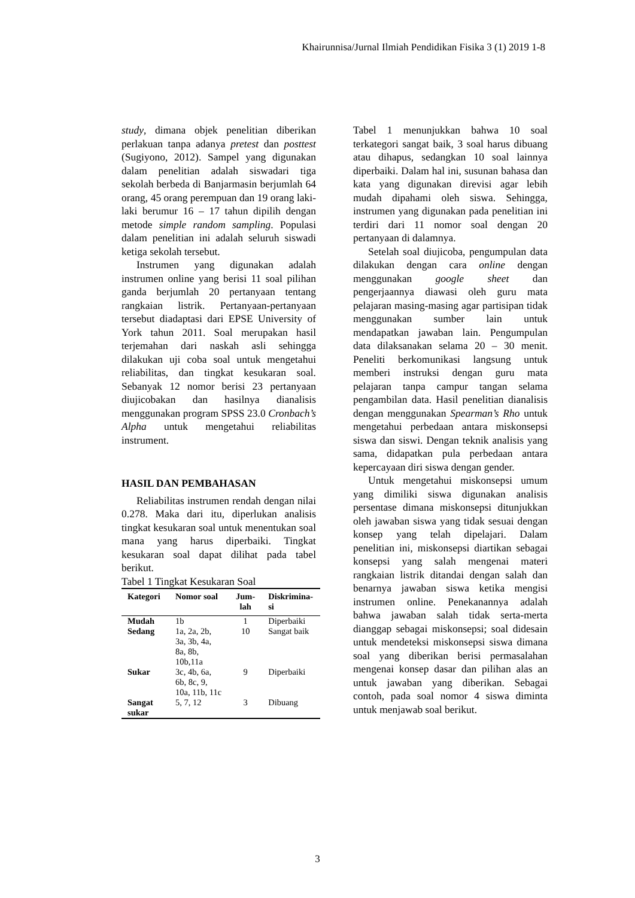Khairunnisa/Jurnal Ilmiah Pendidikan Fisika 3 (1) 2019 1-8
study, dimana objek penelitian diberikan perlakuan tanpa adanya pretest dan posttest (Sugiyono, 2012). Sampel yang digunakan dalam penelitian adalah siswadari tiga sekolah berbeda di Banjarmasin berjumlah 64 orang, 45 orang perempuan dan 19 orang laki-laki berumur 16 – 17 tahun dipilih dengan metode simple random sampling. Populasi dalam penelitian ini adalah seluruh siswadi ketiga sekolah tersebut.
Instrumen yang digunakan adalah instrumen online yang berisi 11 soal pilihan ganda berjumlah 20 pertanyaan tentang rangkaian listrik. Pertanyaan-pertanyaan tersebut diadaptasi dari EPSE University of York tahun 2011. Soal merupakan hasil terjemahan dari naskah asli sehingga dilakukan uji coba soal untuk mengetahui reliabilitas, dan tingkat kesukaran soal. Sebanyak 12 nomor berisi 23 pertanyaan diujicobakan dan hasilnya dianalisis menggunakan program SPSS 23.0 Cronbach’s Alpha untuk mengetahui reliabilitas instrument.
HASIL DAN PEMBAHASAN
Reliabilitas instrumen rendah dengan nilai 0.278. Maka dari itu, diperlukan analisis tingkat kesukaran soal untuk menentukan soal mana yang harus diperbaiki. Tingkat kesukaran soal dapat dilihat pada tabel berikut.
Tabel 1 Tingkat Kesukaran Soal
| Kategori | Nomor soal | Jum-lah | Diskrimina-si |
| --- | --- | --- | --- |
| Mudah | 1b | 1 | Diperbaiki |
| Sedang | 1a, 2a, 2b, 3a, 3b, 4a, 8a, 8b, 10b,11a | 10 | Sangat baik |
| Sukar | 3c, 4b, 6a, 6b, 8c, 9, 10a, 11b, 11c | 9 | Diperbaiki |
| Sangat sukar | 5, 7, 12 | 3 | Dibuang |
Tabel 1 menunjukkan bahwa 10 soal terkategori sangat baik, 3 soal harus dibuang atau dihapus, sedangkan 10 soal lainnya diperbaiki. Dalam hal ini, susunan bahasa dan kata yang digunakan direvisi agar lebih mudah dipahami oleh siswa. Sehingga, instrumen yang digunakan pada penelitian ini terdiri dari 11 nomor soal dengan 20 pertanyaan di dalamnya.
Setelah soal diujicoba, pengumpulan data dilakukan dengan cara online dengan menggunakan google sheet dan pengerjaannya diawasi oleh guru mata pelajaran masing-masing agar partisipan tidak menggunakan sumber lain untuk mendapatkan jawaban lain. Pengumpulan data dilaksanakan selama 20 – 30 menit. Peneliti berkomunikasi langsung untuk memberi instruksi dengan guru mata pelajaran tanpa campur tangan selama pengambilan data. Hasil penelitian dianalisis dengan menggunakan Spearman’s Rho untuk mengetahui perbedaan antara miskonsepsi siswa dan siswi. Dengan teknik analisis yang sama, didapatkan pula perbedaan antara kepercayaan diri siswa dengan gender.
Untuk mengetahui miskonsepsi umum yang dimiliki siswa digunakan analisis persentase dimana miskonsepsi ditunjukkan oleh jawaban siswa yang tidak sesuai dengan konsep yang telah dipelajari. Dalam penelitian ini, miskonsepsi diartikan sebagai konsepsi yang salah mengenai materi rangkaian listrik ditandai dengan salah dan benarnya jawaban siswa ketika mengisi instrumen online. Penekanannya adalah bahwa jawaban salah tidak serta-merta dianggap sebagai miskonsepsi; soal didesain untuk mendeteksi miskonsepsi siswa dimana soal yang diberikan berisi permasalahan mengenai konsep dasar dan pilihan alas an untuk jawaban yang diberikan. Sebagai contoh, pada soal nomor 4 siswa diminta untuk menjawab soal berikut.
3